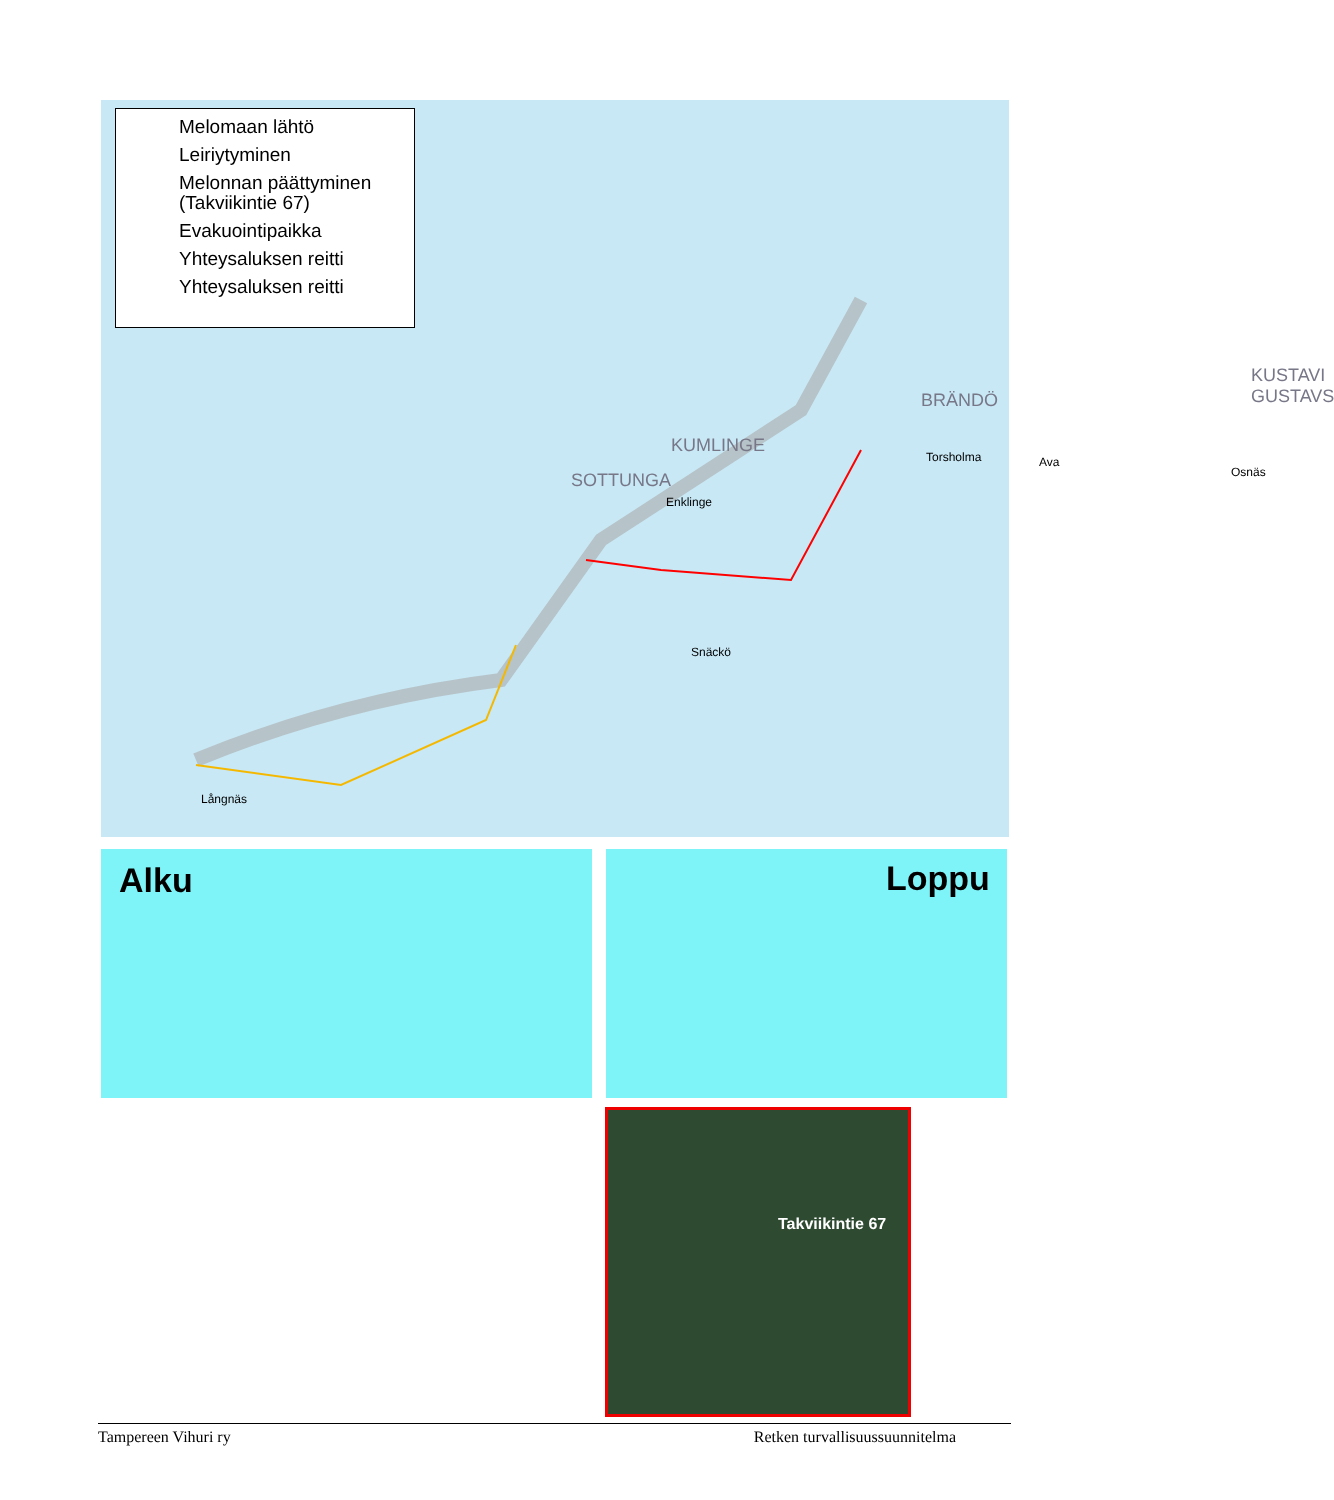Långnäs
Snäckö
Enklinge
Torsholma Ava
Osnäs
BRÄNDÖ
KUMLINGE
SOTTUNGA
KUSTAVI GUSTAVS
Melomaan lähtö
Leiriytyminen
Melonnan päättyminen
(Takviikintie 67)
Evakuointipaikka
Yhteysaluksen reitti
Yhteysaluksen reitti
Alku Loppu
Takviikintie 67
Tampereen Vihuri ry Retken turvallisuussuunnitelma